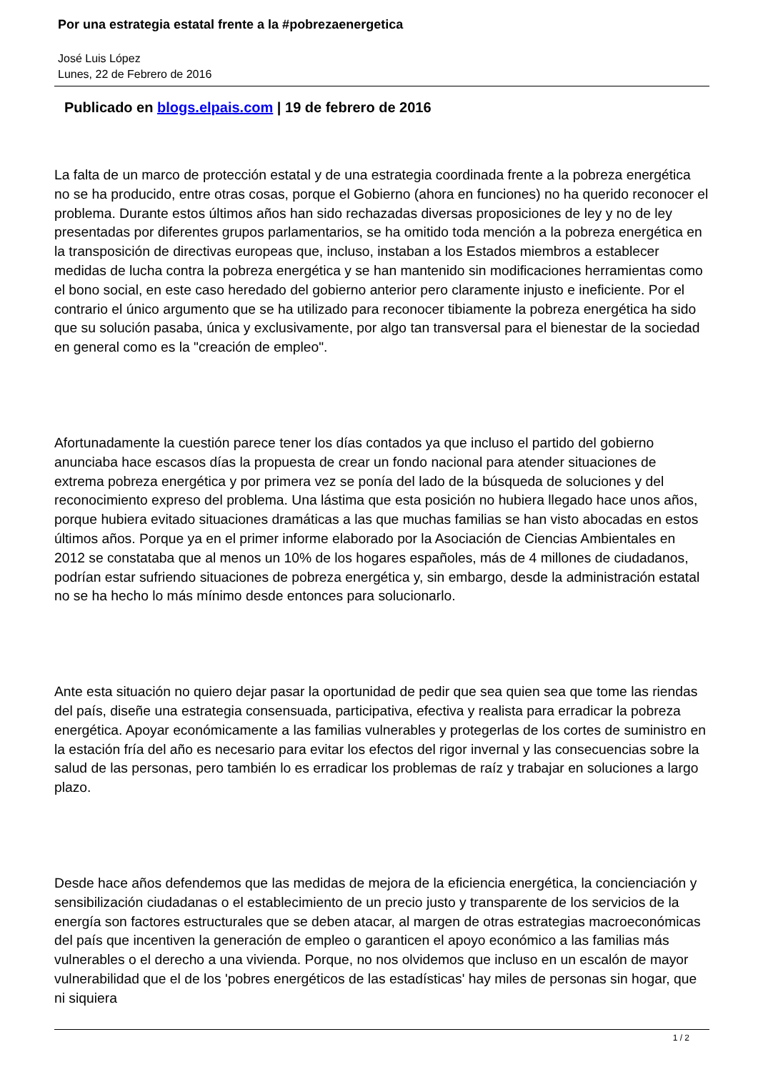Por una estrategia estatal frente a la #pobrezaenergetica
José Luis López
Lunes, 22 de Febrero de 2016
Publicado en blogs.elpais.com | 19 de febrero de 2016
La falta de un marco de protección estatal y de una estrategia coordinada frente a la pobreza energética no se ha producido, entre otras cosas, porque el Gobierno (ahora en funciones) no ha querido reconocer el problema. Durante estos últimos años han sido rechazadas diversas proposiciones de ley y no de ley presentadas por diferentes grupos parlamentarios, se ha omitido toda mención a la pobreza energética en la transposición de directivas europeas que, incluso, instaban a los Estados miembros a establecer medidas de lucha contra la pobreza energética y se han mantenido sin modificaciones herramientas como el bono social, en este caso heredado del gobierno anterior pero claramente injusto e ineficiente. Por el contrario el único argumento que se ha utilizado para reconocer tibiamente la pobreza energética ha sido que su solución pasaba, única y exclusivamente, por algo tan transversal para el bienestar de la sociedad en general como es la "creación de empleo".
Afortunadamente la cuestión parece tener los días contados ya que incluso el partido del gobierno anunciaba hace escasos días la propuesta de crear un fondo nacional para atender situaciones de extrema pobreza energética y por primera vez se ponía del lado de la búsqueda de soluciones y del reconocimiento expreso del problema. Una lástima que esta posición no hubiera llegado hace unos años, porque hubiera evitado situaciones dramáticas a las que muchas familias se han visto abocadas en estos últimos años. Porque ya en el primer informe elaborado por la Asociación de Ciencias Ambientales en 2012 se constataba que al menos un 10% de los hogares españoles, más de 4 millones de ciudadanos, podrían estar sufriendo situaciones de pobreza energética y, sin embargo, desde la administración estatal no se ha hecho lo más mínimo desde entonces para solucionarlo.
Ante esta situación no quiero dejar pasar la oportunidad de pedir que sea quien sea que tome las riendas del país, diseñe una estrategia consensuada, participativa, efectiva y realista para erradicar la pobreza energética. Apoyar económicamente a las familias vulnerables y protegerlas de los cortes de suministro en la estación fría del año es necesario para evitar los efectos del rigor invernal y las consecuencias sobre la salud de las personas, pero también lo es erradicar los problemas de raíz y trabajar en soluciones a largo plazo.
Desde hace años defendemos que las medidas de mejora de la eficiencia energética, la concienciación y sensibilización ciudadanas o el establecimiento de un precio justo y transparente de los servicios de la energía son factores estructurales que se deben atacar, al margen de otras estrategias macroeconómicas del país que incentiven la generación de empleo o garanticen el apoyo económico a las familias más vulnerables o el derecho a una vivienda. Porque, no nos olvidemos que incluso en un escalón de mayor vulnerabilidad que el de los 'pobres energéticos de las estadísticas' hay miles de personas sin hogar, que ni siquiera
1 / 2